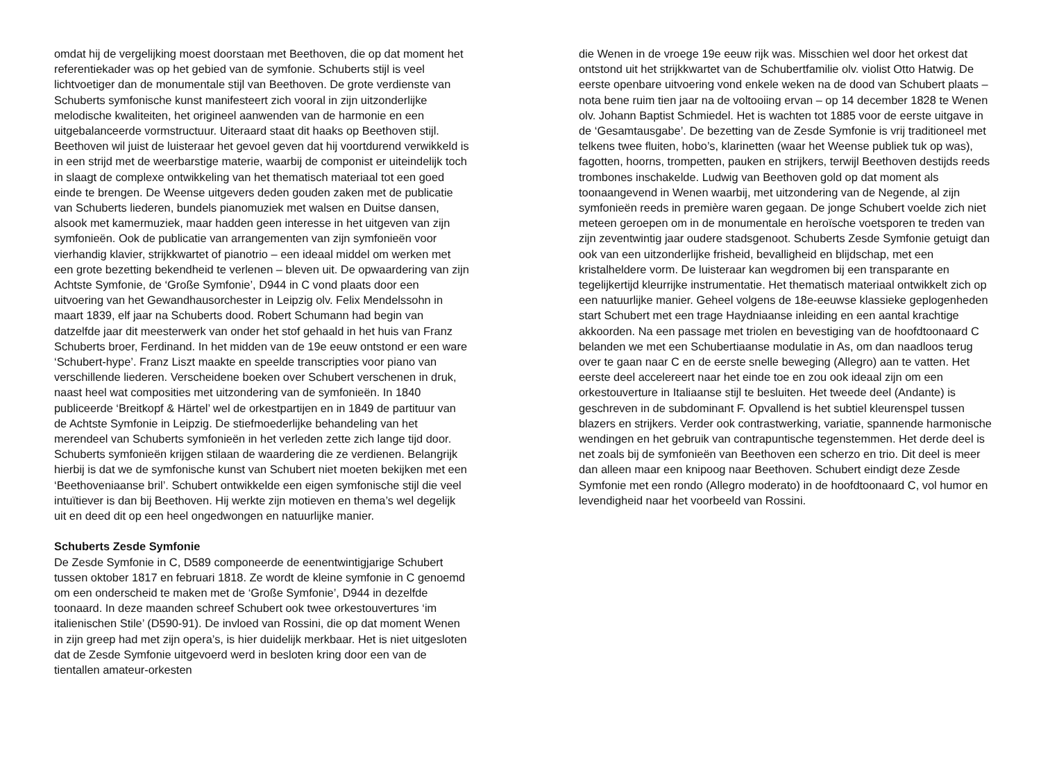omdat hij de vergelijking moest doorstaan met Beethoven, die op dat moment het referentiekader was op het gebied van de symfonie. Schuberts stijl is veel lichtvoetiger dan de monumentale stijl van Beethoven. De grote verdienste van Schuberts symfonische kunst manifesteert zich vooral in zijn uitzonderlijke melodische kwaliteiten, het origineel aanwenden van de harmonie en een uitgebalanceerde vormstructuur. Uiteraard staat dit haaks op Beethoven stijl. Beethoven wil juist de luisteraar het gevoel geven dat hij voortdurend verwikkeld is in een strijd met de weerbarstige materie, waarbij de componist er uiteindelijk toch in slaagt de complexe ontwikkeling van het thematisch materiaal tot een goed einde te brengen. De Weense uitgevers deden gouden zaken met de publicatie van Schuberts liederen, bundels pianomuziek met walsen en Duitse dansen, alsook met kamermuziek, maar hadden geen interesse in het uitgeven van zijn symfonieën. Ook de publicatie van arrangementen van zijn symfonieën voor vierhandig klavier, strijkkwartet of pianotrio – een ideaal middel om werken met een grote bezetting bekendheid te verlenen – bleven uit. De opwaardering van zijn Achtste Symfonie, de ‘Große Symfonie’, D944 in C vond plaats door een uitvoering van het Gewandhausorchester in Leipzig olv. Felix Mendelssohn in maart 1839, elf jaar na Schuberts dood. Robert Schumann had begin van datzelfde jaar dit meesterwerk van onder het stof gehaald in het huis van Franz Schuberts broer, Ferdinand. In het midden van de 19e eeuw ontstond er een ware ‘Schubert-hype’. Franz Liszt maakte en speelde transcripties voor piano van verschillende liederen. Verscheidene boeken over Schubert verschenen in druk, naast heel wat composities met uitzondering van de symfonieën. In 1840 publiceerde ‘Breitkopf & Härtel’ wel de orkestpartijen en in 1849 de partituur van de Achtste Symfonie in Leipzig. De stiefmoederlijke behandeling van het merendeel van Schuberts symfonieën in het verleden zette zich lange tijd door. Schuberts symfonieën krijgen stilaan de waardering die ze verdienen. Belangrijk hierbij is dat we de symfonische kunst van Schubert niet moeten bekijken met een ‘Beethoveniaanse bril’. Schubert ontwikkelde een eigen symfonische stijl die veel intuïtiever is dan bij Beethoven. Hij werkte zijn motieven en thema’s wel degelijk uit en deed dit op een heel ongedwongen en natuurlijke manier.
Schuberts Zesde Symfonie
De Zesde Symfonie in C, D589 componeerde de eenentwintigjarige Schubert tussen oktober 1817 en februari 1818. Ze wordt de kleine symfonie in C genoemd om een onderscheid te maken met de ‘Große Symfonie’, D944 in dezelfde toonaard. In deze maanden schreef Schubert ook twee orkestouvertures ‘im italienischen Stile’ (D590-91). De invloed van Rossini, die op dat moment Wenen in zijn greep had met zijn opera’s, is hier duidelijk merkbaar. Het is niet uitgesloten dat de Zesde Symfonie uitgevoerd werd in besloten kring door een van de tientallen amateur-orkesten
die Wenen in de vroege 19e eeuw rijk was. Misschien wel door het orkest dat ontstond uit het strijkkwartet van de Schubertfamilie olv. violist Otto Hatwig. De eerste openbare uitvoering vond enkele weken na de dood van Schubert plaats – nota bene ruim tien jaar na de voltooiing ervan – op 14 december 1828 te Wenen olv. Johann Baptist Schmiedel. Het is wachten tot 1885 voor de eerste uitgave in de ‘Gesamtausgabe’. De bezetting van de Zesde Symfonie is vrij traditioneel met telkens twee fluiten, hobo’s, klarinetten (waar het Weense publiek tuk op was), fagotten, hoorns, trompetten, pauken en strijkers, terwijl Beethoven destijds reeds trombones inschakelde. Ludwig van Beethoven gold op dat moment als toonaangevend in Wenen waarbij, met uitzondering van de Negende, al zijn symfonieën reeds in première waren gegaan. De jonge Schubert voelde zich niet meteen geroepen om in de monumentale en heroïsche voetsporen te treden van zijn zeventwintig jaar oudere stadsgenoot. Schuberts Zesde Symfonie getuigt dan ook van een uitzonderlijke frisheid, bevalligheid en blijdschap, met een kristalheldere vorm. De luisteraar kan wegdromen bij een transparante en tegelijkertijd kleurrijke instrumentatie. Het thematisch materiaal ontwikkelt zich op een natuurlijke manier. Geheel volgens de 18e-eeuwse klassieke geplogenheden start Schubert met een trage Haydniaanse inleiding en een aantal krachtige akkoorden. Na een passage met triolen en bevestiging van de hoofdtoonaard C belanden we met een Schubertiaanse modulatie in As, om dan naadloos terug over te gaan naar C en de eerste snelle beweging (Allegro) aan te vatten. Het eerste deel accelereert naar het einde toe en zou ook ideaal zijn om een orkestouverture in Italiaanse stijl te besluiten. Het tweede deel (Andante) is geschreven in de subdominant F. Opvallend is het subtiel kleurenspel tussen blazers en strijkers. Verder ook contrastwerking, variatie, spannende harmonische wendingen en het gebruik van contrapuntische tegenstemmen. Het derde deel is net zoals bij de symfonieën van Beethoven een scherzo en trio. Dit deel is meer dan alleen maar een knipoog naar Beethoven. Schubert eindigt deze Zesde Symfonie met een rondo (Allegro moderato) in de hoofdtoonaard C, vol humor en levendigheid naar het voorbeeld van Rossini.